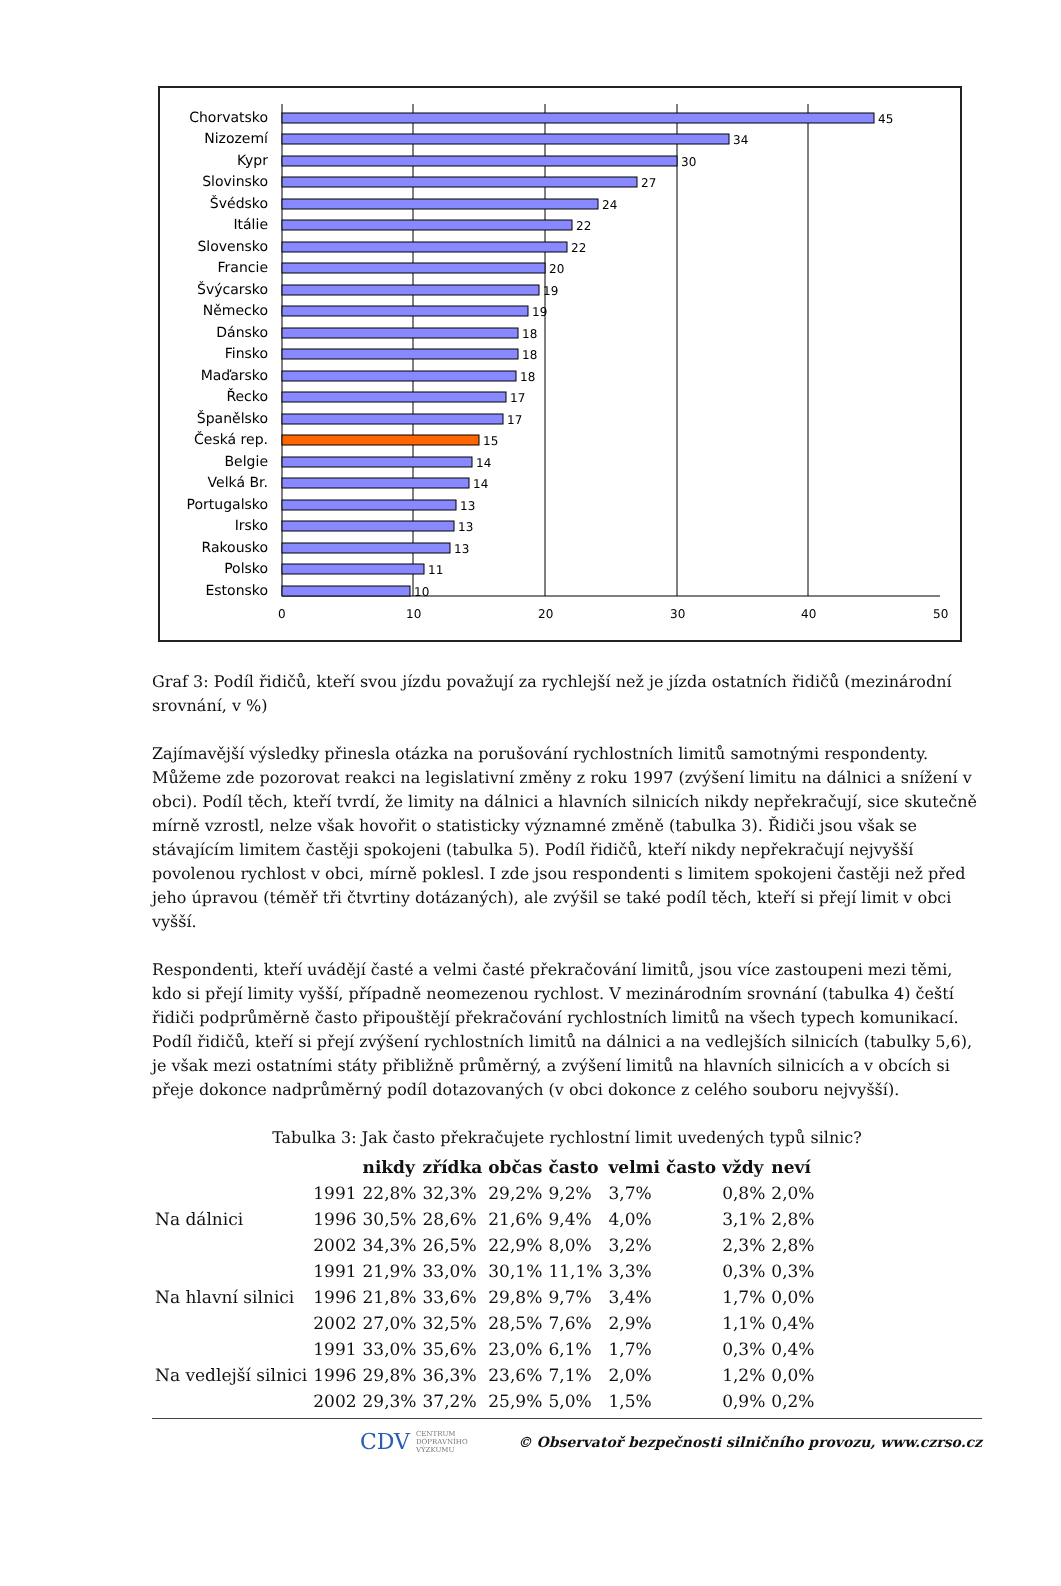Chorvatsko
Nizozemí
Kypr
Slovinsko
Švédsko
Itálie
Slovensko
Francie
Švýcarsko
Německo
Dánsko
Finsko
Maďarsko
Řecko
Španělsko
Česká rep.
Belgie
Velká Br.
Portugalsko
Irsko
Rakousko
Polsko
Estonsko
45
34
30
27
24
22
22
20
19
19
18
18
18
17
17
15
14
14
13
13
13
11
10
0
10
20
30
40
50
Graf 3: Podíl řidičů, kteří svou jízdu považují za rychlejší než je jízda ostatních řidičů (mezinárodní srovnání, v %)
Zajímavější výsledky přinesla otázka na porušování rychlostních limitů samotnými respondenty. Můžeme zde pozorovat reakci na legislativní změny z roku 1997 (zvýšení limitu na dálnici a snížení v obci). Podíl těch, kteří tvrdí, že limity na dálnici a hlavních silnicích nikdy nepřekračují, sice skutečně mírně vzrostl, nelze však hovořit o statisticky významné změně (tabulka 3). Řidiči jsou však se stávajícím limitem častěji spokojeni (tabulka 5). Podíl řidičů, kteří nikdy nepřekračují nejvyšší povolenou rychlost v obci, mírně poklesl. I zde jsou respondenti s limitem spokojeni častěji než před jeho úpravou (téměř tři čtvrtiny dotázaných), ale zvýšil se také podíl těch, kteří si přejí limit v obci vyšší.
Respondenti, kteří uvádějí časté a velmi časté překračování limitů, jsou více zastoupeni mezi těmi, kdo si přejí limity vyšší, případně neomezenou rychlost. V mezinárodním srovnání (tabulka 4) čeští řidiči podprůměrně často připouštějí překračování rychlostních limitů na všech typech komunikací. Podíl řidičů, kteří si přejí zvýšení rychlostních limitů na dálnici a na vedlejších silnicích (tabulky 5,6), je však mezi ostatními státy přibližně průměrný, a zvýšení limitů na hlavních silnicích a v obcích si přeje dokonce nadprůměrný podíl dotazovaných (v obci dokonce z celého souboru nejvyšší).
Tabulka 3: Jak často překračujete rychlostní limit uvedených typů silnic?
| | | nikdy | zřídka | občas | často | velmi často | vždy | neví |
| --- | --- | --- | --- | --- | --- | --- | --- | --- |
| Na dálnici | 1991 | 22,8% | 32,3% | 29,2% | 9,2% | 3,7% | 0,8% | 2,0% |
| | 1996 | 30,5% | 28,6% | 21,6% | 9,4% | 4,0% | 3,1% | 2,8% |
| | 2002 | 34,3% | 26,5% | 22,9% | 8,0% | 3,2% | 2,3% | 2,8% |
| Na hlavní silnici | 1991 | 21,9% | 33,0% | 30,1% | 11,1% | 3,3% | 0,3% | 0,3% |
| | 1996 | 21,8% | 33,6% | 29,8% | 9,7% | 3,4% | 1,7% | 0,0% |
| | 2002 | 27,0% | 32,5% | 28,5% | 7,6% | 2,9% | 1,1% | 0,4% |
| Na vedlejší silnici | 1991 | 33,0% | 35,6% | 23,0% | 6,1% | 1,7% | 0,3% | 0,4% |
| | 1996 | 29,8% | 36,3% | 23,6% | 7,1% | 2,0% | 1,2% | 0,0% |
| | 2002 | 29,3% | 37,2% | 25,9% | 5,0% | 1,5% | 0,9% | 0,2% |
CDV CENTRUM
DOPRAVNÍHO
VÝZKUMU © Observatoř bezpečnosti silničního provozu, www.czrso.cz